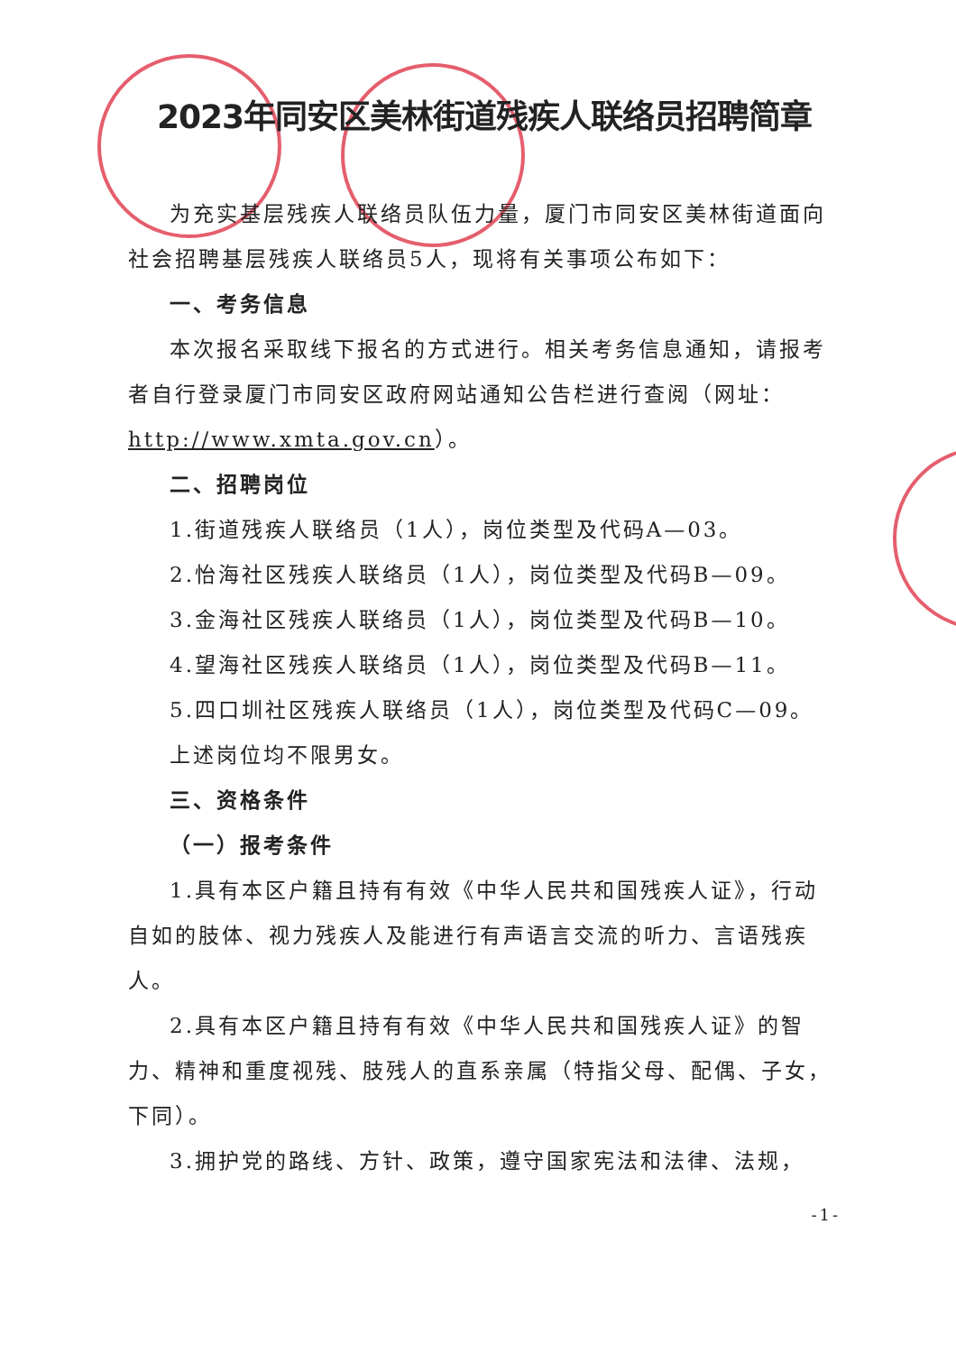2023年同安区美林街道残疾人联络员招聘简章
为充实基层残疾人联络员队伍力量，厦门市同安区美林街道面向社会招聘基层残疾人联络员5人，现将有关事项公布如下：
一、考务信息
本次报名采取线下报名的方式进行。相关考务信息通知，请报考者自行登录厦门市同安区政府网站通知公告栏进行查阅（网址：http://www.xmta.gov.cn）。
二、招聘岗位
1.街道残疾人联络员（1人），岗位类型及代码A—03。
2.怡海社区残疾人联络员（1人），岗位类型及代码B—09。
3.金海社区残疾人联络员（1人），岗位类型及代码B—10。
4.望海社区残疾人联络员（1人），岗位类型及代码B—11。
5.四口圳社区残疾人联络员（1人），岗位类型及代码C—09。
上述岗位均不限男女。
三、资格条件
（一）报考条件
1.具有本区户籍且持有有效《中华人民共和国残疾人证》，行动自如的肢体、视力残疾人及能进行有声语言交流的听力、言语残疾人。
2.具有本区户籍且持有有效《中华人民共和国残疾人证》的智力、精神和重度视残、肢残人的直系亲属（特指父母、配偶、子女，下同）。
3.拥护党的路线、方针、政策，遵守国家宪法和法律、法规，
-1-